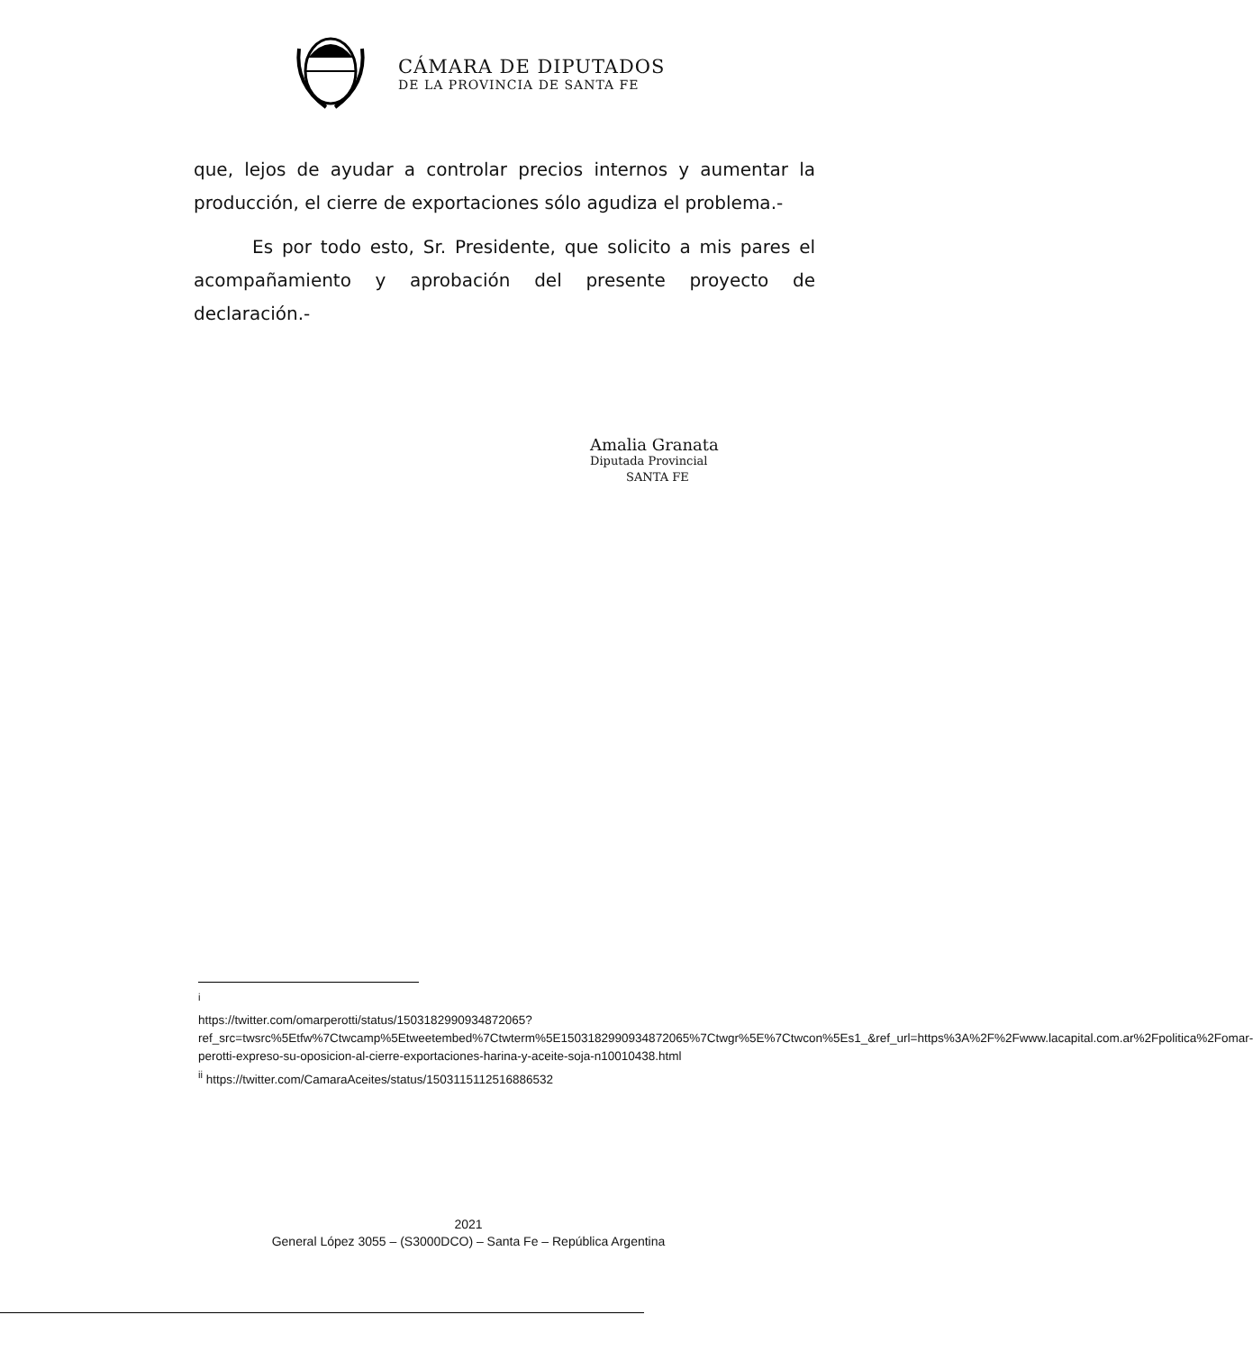CÁMARA DE DIPUTADOS
DE LA PROVINCIA DE SANTA FE
que, lejos de ayudar a controlar precios internos y aumentar la producción, el cierre de exportaciones sólo agudiza el problema.-
Es por todo esto, Sr. Presidente, que solicito a mis pares el acompañamiento y aprobación del presente proyecto de declaración.-
Amalia Granata
Diputada Provincial
SANTA FE
<sup>i</sup>
https://twitter.com/omarperotti/status/1503182990934872065?ref_src=twsrc%5Etfw%7Ctwcamp%5Etweetembed%7Ctwterm%5E1503182990934872065%7Ctwgr%5E%7Ctwcon%5Es1_&ref_url=https%3A%2F%2Fwww.lacapital.com.ar%2Fpolitica%2Fomar-perotti-expreso-su-oposicion-al-cierre-exportaciones-harina-y-aceite-soja-n10010438.html
<sup>ii</sup> https://twitter.com/CamaraAceites/status/1503115112516886532
2021
General López 3055 – (S3000DCO) – Santa Fe – República Argentina